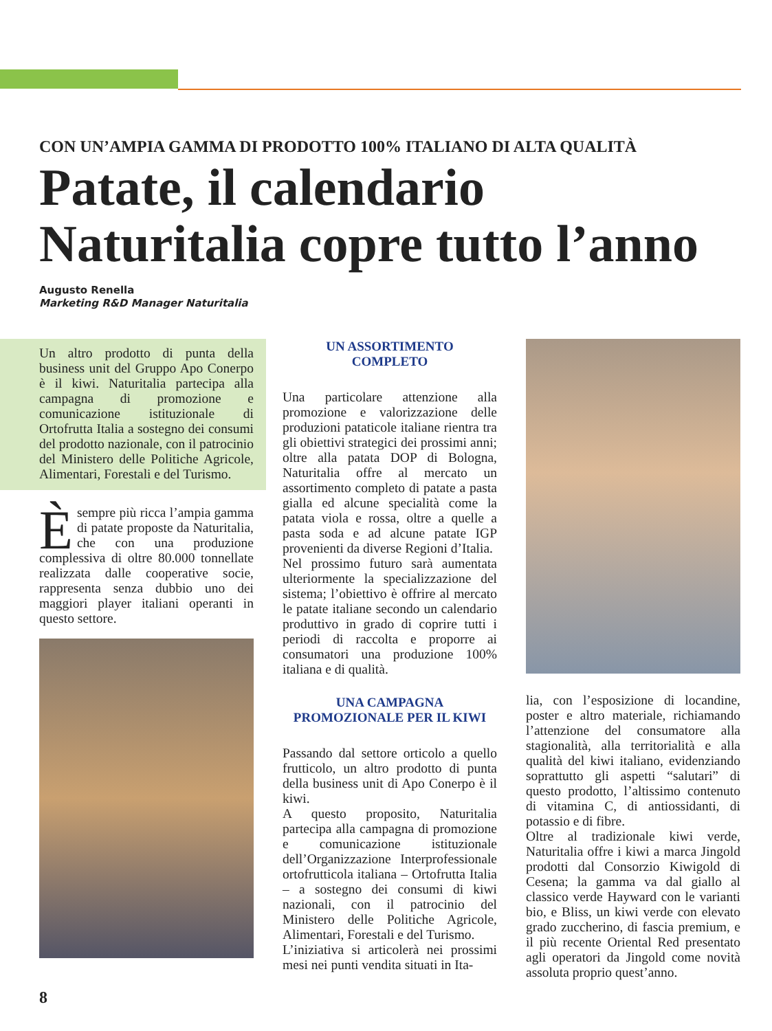CON UN’AMPIA GAMMA DI PRODOTTO 100% ITALIANO DI ALTA QUALITÀ
Patate, il calendario Naturitalia copre tutto l’anno
Augusto Renella
Marketing R&D Manager Naturitalia
Un altro prodotto di punta della business unit del Gruppo Apo Conerpo è il kiwi. Naturitalia partecipa alla campagna di promozione e comunicazione istituzionale di Ortofrutta Italia a sostegno dei consumi del prodotto nazionale, con il patrocinio del Ministero delle Politiche Agricole, Alimentari, Forestali e del Turismo.
È sempre più ricca l’ampia gamma di patate proposte da Naturitalia, che con una produzione complessiva di oltre 80.000 tonnellate realizzata dalle cooperative socie, rappresenta senza dubbio uno dei maggiori player italiani operanti in questo settore.
UN ASSORTIMENTO
COMPLETO
Una particolare attenzione alla promozione e valorizzazione delle produzioni pataticole italiane rientra tra gli obiettivi strategici dei prossimi anni; oltre alla patata DOP di Bologna, Naturitalia offre al mercato un assortimento completo di patate a pasta gialla ed alcune specialità come la patata viola e rossa, oltre a quelle a pasta soda e ad alcune patate IGP provenienti da diverse Regioni d’Italia.
Nel prossimo futuro sarà aumentata ulteriormente la specializzazione del sistema; l’obiettivo è offrire al mercato le patate italiane secondo un calendario produttivo in grado di coprire tutti i periodi di raccolta e proporre ai consumatori una produzione 100% italiana e di qualità.
UNA CAMPAGNA
PROMOZIONALE PER IL KIWI
Passando dal settore orticolo a quello frutticolo, un altro prodotto di punta della business unit di Apo Conerpo è il kiwi.
A questo proposito, Naturitalia partecipa alla campagna di promozione e comunicazione istituzionale dell’Organizzazione Interprofessionale ortofrutticola italiana – Ortofrutta Italia – a sostegno dei consumi di kiwi nazionali, con il patrocinio del Ministero delle Politiche Agricole, Alimentari, Forestali e del Turismo.
L’iniziativa si articolerà nei prossimi mesi nei punti vendita situati in Ita-
lia, con l’esposizione di locandine, poster e altro materiale, richiamando l’attenzione del consumatore alla stagionalità, alla territorialità e alla qualità del kiwi italiano, evidenziando soprattutto gli aspetti “salutari” di questo prodotto, l’altissimo contenuto di vitamina C, di antiossidanti, di potassio e di fibre.
Oltre al tradizionale kiwi verde, Naturitalia offre i kiwi a marca Jingold prodotti dal Consorzio Kiwigold di Cesena; la gamma va dal giallo al classico verde Hayward con le varianti bio, e Bliss, un kiwi verde con elevato grado zuccherino, di fascia premium, e il più recente Oriental Red presentato agli operatori da Jingold come novità assoluta proprio quest’anno.
8